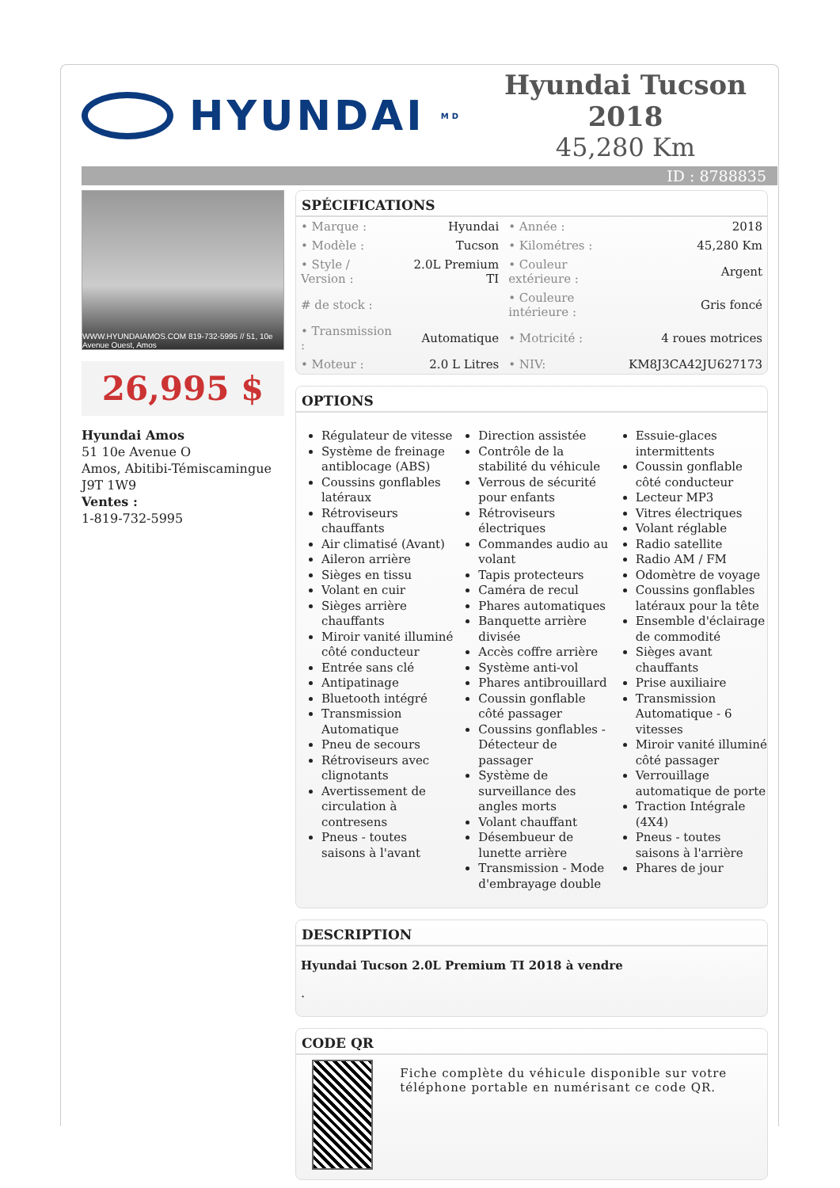HYUNDAI<sup>MD</sup>
Hyundai Tucson 2018
45,280 Km
ID : 8788835
WWW.HYUNDAIAMOS.COM 819-732-5995 // 51, 10e Avenue Ouest, Amos
26,995 $
Hyundai Amos
51 10e Avenue O
Amos, Abitibi-Témiscamingue
J9T 1W9
Ventes :
1-819-732-5995
SPÉCIFICATIONS
| • Marque : | Hyundai | • Année : | 2018 |
| • Modèle : | Tucson | • Kilométres : | 45,280 Km |
| • Style / Version : | 2.0L Premium TI | • Couleur extérieure : | Argent |
| # de stock : | | • Couleure intérieure : | Gris foncé |
| • Transmission : | Automatique | • Motricité : | 4 roues motrices |
| • Moteur : | 2.0 L Litres | • NIV: | KM8J3CA42JU627173 |
OPTIONS
Régulateur de vitesse
Système de freinage antiblocage (ABS)
Coussins gonflables latéraux
Rétroviseurs chauffants
Air climatisé (Avant)
Aileron arrière
Sièges en tissu
Volant en cuir
Sièges arrière chauffants
Miroir vanité illuminé côté conducteur
Entrée sans clé
Antipatinage
Bluetooth intégré
Transmission Automatique
Pneu de secours
Rétroviseurs avec clignotants
Avertissement de circulation à contresens
Pneus - toutes saisons à l'avant
Direction assistée
Contrôle de la stabilité du véhicule
Verrous de sécurité pour enfants
Rétroviseurs électriques
Commandes audio au volant
Tapis protecteurs
Caméra de recul
Phares automatiques
Banquette arrière divisée
Accès coffre arrière
Système anti-vol
Phares antibrouillard
Coussin gonflable côté passager
Coussins gonflables - Détecteur de passager
Système de surveillance des angles morts
Volant chauffant
Désembueur de lunette arrière
Transmission - Mode d'embrayage double
Essuie-glaces intermittents
Coussin gonflable côté conducteur
Lecteur MP3
Vitres électriques
Volant réglable
Radio satellite
Radio AM / FM
Odomètre de voyage
Coussins gonflables latéraux pour la tête
Ensemble d'éclairage de commodité
Sièges avant chauffants
Prise auxiliaire
Transmission Automatique - 6 vitesses
Miroir vanité illuminé côté passager
Verrouillage automatique de porte
Traction Intégrale (4X4)
Pneus - toutes saisons à l'arrière
Phares de jour
DESCRIPTION
Hyundai Tucson 2.0L Premium TI 2018 à vendre
.
CODE QR
Fiche complète du véhicule disponible sur votre téléphone portable en numérisant ce code QR.